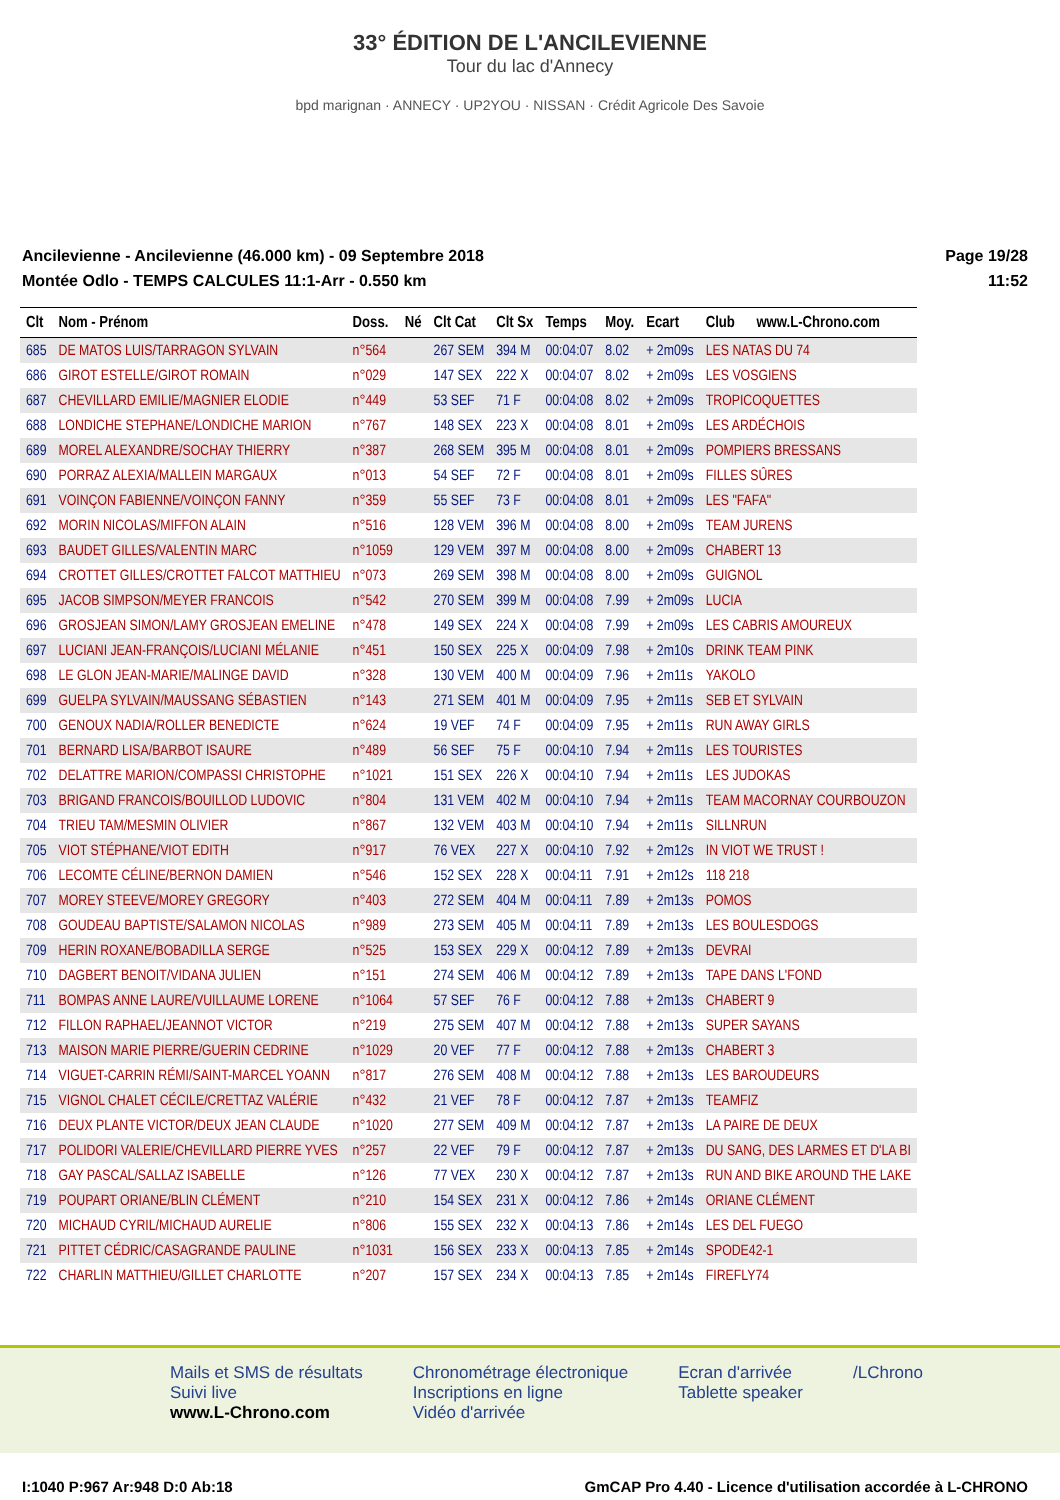33° ÉDITION DE L'ANCILEVIENNE
Tour du lac d'Annecy
bpd marignan · ANNECY · UP2YOU · NISSAN · Crédit Agricole Des Savoie
Ancilevienne - Ancilevienne (46.000 km) - 09 Septembre 2018
Montée Odlo - TEMPS CALCULES 11:1-Arr - 0.550 km
Page 19/28
11:52
| Clt | Nom - Prénom | Doss. | Né | Clt Cat | Clt Sx | Temps | Moy. | Ecart | Club | www.L-Chrono.com |
| --- | --- | --- | --- | --- | --- | --- | --- | --- | --- | --- |
| 685 | DE MATOS LUIS/TARRAGON SYLVAIN | n°564 | | 267 SEM | 394 M | 00:04:07 | 8.02 | + 2m09s | LES NATAS DU 74 | |
| 686 | GIROT ESTELLE/GIROT ROMAIN | n°029 | | 147 SEX | 222 X | 00:04:07 | 8.02 | + 2m09s | LES VOSGIENS | |
| 687 | CHEVILLARD EMILIE/MAGNIER ELODIE | n°449 | | 53 SEF | 71 F | 00:04:08 | 8.02 | + 2m09s | TROPICOQUETTES | |
| 688 | LONDICHE STEPHANE/LONDICHE MARION | n°767 | | 148 SEX | 223 X | 00:04:08 | 8.01 | + 2m09s | LES ARDÉCHOIS | |
| 689 | MOREL ALEXANDRE/SOCHAY THIERRY | n°387 | | 268 SEM | 395 M | 00:04:08 | 8.01 | + 2m09s | POMPIERS BRESSANS | |
| 690 | PORRAZ ALEXIA/MALLEIN MARGAUX | n°013 | | 54 SEF | 72 F | 00:04:08 | 8.01 | + 2m09s | FILLES SÛRES | |
| 691 | VOINÇON FABIENNE/VOINÇON FANNY | n°359 | | 55 SEF | 73 F | 00:04:08 | 8.01 | + 2m09s | LES "FAFA" | |
| 692 | MORIN NICOLAS/MIFFON ALAIN | n°516 | | 128 VEM | 396 M | 00:04:08 | 8.00 | + 2m09s | TEAM JURENS | |
| 693 | BAUDET GILLES/VALENTIN MARC | n°1059 | | 129 VEM | 397 M | 00:04:08 | 8.00 | + 2m09s | CHABERT 13 | |
| 694 | CROTTET GILLES/CROTTET FALCOT MATTHIEU | n°073 | | 269 SEM | 398 M | 00:04:08 | 8.00 | + 2m09s | GUIGNOL | |
| 695 | JACOB SIMPSON/MEYER FRANCOIS | n°542 | | 270 SEM | 399 M | 00:04:08 | 7.99 | + 2m09s | LUCIA | |
| 696 | GROSJEAN SIMON/LAMY GROSJEAN EMELINE | n°478 | | 149 SEX | 224 X | 00:04:08 | 7.99 | + 2m09s | LES CABRIS AMOUREUX | |
| 697 | LUCIANI JEAN-FRANÇOIS/LUCIANI MÉLANIE | n°451 | | 150 SEX | 225 X | 00:04:09 | 7.98 | + 2m10s | DRINK TEAM PINK | |
| 698 | LE GLON JEAN-MARIE/MALINGE DAVID | n°328 | | 130 VEM | 400 M | 00:04:09 | 7.96 | + 2m11s | YAKOLO | |
| 699 | GUELPA SYLVAIN/MAUSSANG SÉBASTIEN | n°143 | | 271 SEM | 401 M | 00:04:09 | 7.95 | + 2m11s | SEB ET SYLVAIN | |
| 700 | GENOUX NADIA/ROLLER BENEDICTE | n°624 | | 19 VEF | 74 F | 00:04:09 | 7.95 | + 2m11s | RUN AWAY GIRLS | |
| 701 | BERNARD LISA/BARBOT ISAURE | n°489 | | 56 SEF | 75 F | 00:04:10 | 7.94 | + 2m11s | LES TOURISTES | |
| 702 | DELATTRE MARION/COMPASSI CHRISTOPHE | n°1021 | | 151 SEX | 226 X | 00:04:10 | 7.94 | + 2m11s | LES JUDOKAS | |
| 703 | BRIGAND FRANCOIS/BOUILLOD LUDOVIC | n°804 | | 131 VEM | 402 M | 00:04:10 | 7.94 | + 2m11s | TEAM MACORNAY COURBOUZON | |
| 704 | TRIEU TAM/MESMIN OLIVIER | n°867 | | 132 VEM | 403 M | 00:04:10 | 7.94 | + 2m11s | SILLNRUN | |
| 705 | VIOT STÉPHANE/VIOT EDITH | n°917 | | 76 VEX | 227 X | 00:04:10 | 7.92 | + 2m12s | IN VIOT WE TRUST ! | |
| 706 | LECOMTE CÉLINE/BERNON DAMIEN | n°546 | | 152 SEX | 228 X | 00:04:11 | 7.91 | + 2m12s | 118 218 | |
| 707 | MOREY STEEVE/MOREY GREGORY | n°403 | | 272 SEM | 404 M | 00:04:11 | 7.89 | + 2m13s | POMOS | |
| 708 | GOUDEAU BAPTISTE/SALAMON NICOLAS | n°989 | | 273 SEM | 405 M | 00:04:11 | 7.89 | + 2m13s | LES BOULESDOGS | |
| 709 | HERIN ROXANE/BOBADILLA SERGE | n°525 | | 153 SEX | 229 X | 00:04:12 | 7.89 | + 2m13s | DEVRAI | |
| 710 | DAGBERT BENOIT/VIDANA JULIEN | n°151 | | 274 SEM | 406 M | 00:04:12 | 7.89 | + 2m13s | TAPE DANS L'FOND | |
| 711 | BOMPAS ANNE LAURE/VUILLAUME LORENE | n°1064 | | 57 SEF | 76 F | 00:04:12 | 7.88 | + 2m13s | CHABERT 9 | |
| 712 | FILLON RAPHAEL/JEANNOT VICTOR | n°219 | | 275 SEM | 407 M | 00:04:12 | 7.88 | + 2m13s | SUPER SAYANS | |
| 713 | MAISON MARIE PIERRE/GUERIN CEDRINE | n°1029 | | 20 VEF | 77 F | 00:04:12 | 7.88 | + 2m13s | CHABERT 3 | |
| 714 | VIGUET-CARRIN RÉMI/SAINT-MARCEL YOANN | n°817 | | 276 SEM | 408 M | 00:04:12 | 7.88 | + 2m13s | LES BAROUDEURS | |
| 715 | VIGNOL CHALET CÉCILE/CRETTAZ VALÉRIE | n°432 | | 21 VEF | 78 F | 00:04:12 | 7.87 | + 2m13s | TEAMFIZ | |
| 716 | DEUX PLANTE VICTOR/DEUX JEAN CLAUDE | n°1020 | | 277 SEM | 409 M | 00:04:12 | 7.87 | + 2m13s | LA PAIRE DE DEUX | |
| 717 | POLIDORI VALERIE/CHEVILLARD PIERRE YVES | n°257 | | 22 VEF | 79 F | 00:04:12 | 7.87 | + 2m13s | DU SANG, DES LARMES ET D'LA BI | |
| 718 | GAY PASCAL/SALLAZ ISABELLE | n°126 | | 77 VEX | 230 X | 00:04:12 | 7.87 | + 2m13s | RUN AND BIKE AROUND THE LAKE | |
| 719 | POUPART ORIANE/BLIN CLÉMENT | n°210 | | 154 SEX | 231 X | 00:04:12 | 7.86 | + 2m14s | ORIANE CLÉMENT | |
| 720 | MICHAUD CYRIL/MICHAUD AURELIE | n°806 | | 155 SEX | 232 X | 00:04:13 | 7.86 | + 2m14s | LES DEL FUEGO | |
| 721 | PITTET CÉDRIC/CASAGRANDE PAULINE | n°1031 | | 156 SEX | 233 X | 00:04:13 | 7.85 | + 2m14s | SPODE42-1 | |
| 722 | CHARLIN MATTHIEU/GILLET CHARLOTTE | n°207 | | 157 SEX | 234 X | 00:04:13 | 7.85 | + 2m14s | FIREFLY74 | |
Mails et SMS de résultats
Suivi live
www.L-Chrono.com
Chronométrage électronique
Inscriptions en ligne
Vidéo d'arrivée
Ecran d'arrivée
Tablette speaker
/LChrono
I:1040 P:967 Ar:948 D:0 Ab:18 GmCAP Pro 4.40 - Licence d'utilisation accordée à L-CHRONO